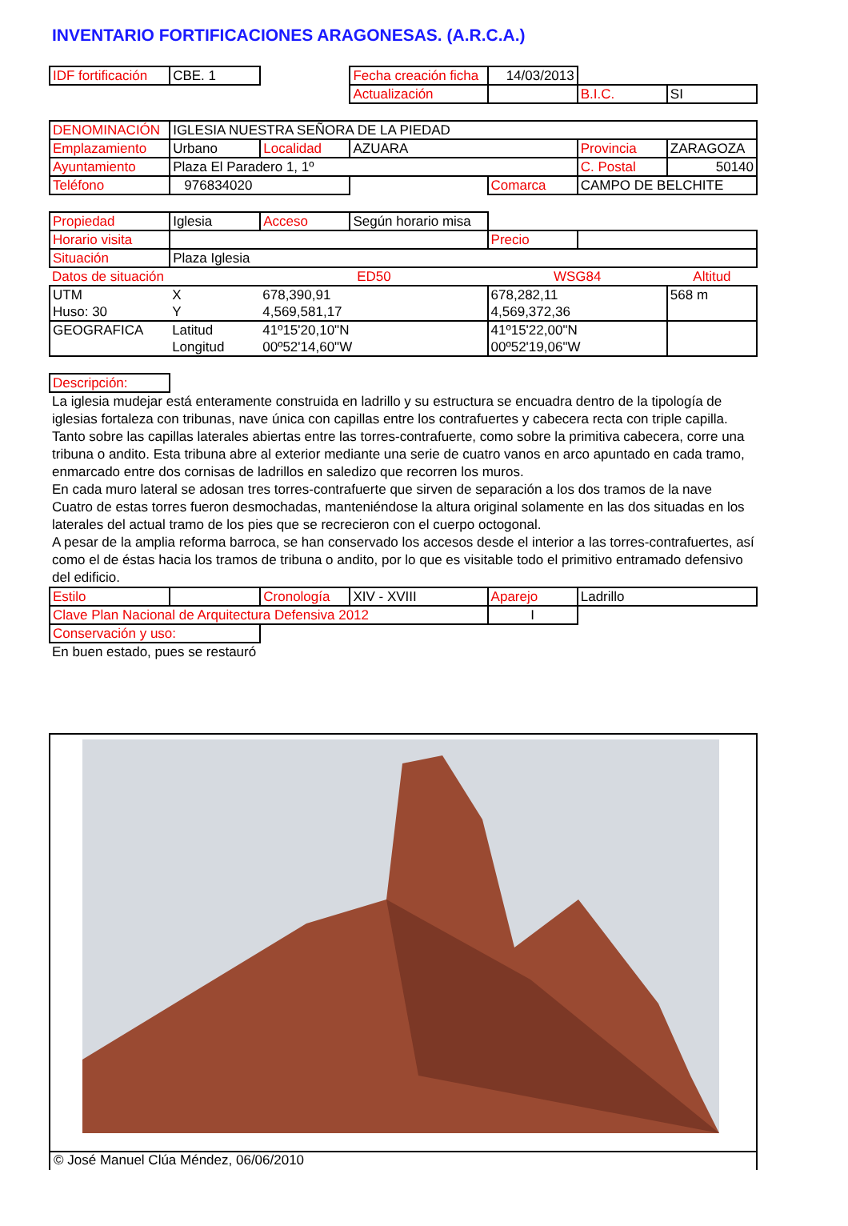INVENTARIO FORTIFICACIONES ARAGONESAS. (A.R.C.A.)
| IDF fortificación | CBE. 1 | | Fecha creación ficha | 14/03/2013 | | |
| | | | Actualización | | B.I.C. | SI |
| DENOMINACIÓN | IGLESIA NUESTRA SEÑORA DE LA PIEDAD | | | | | |
| Emplazamiento | Urbano | Localidad | AZUARA | | Provincia | ZARAGOZA |
| Ayuntamiento | Plaza El Paradero 1, 1º | | | | C. Postal | 50140 |
| Teléfono | 976834020 | | | Comarca | CAMPO DE BELCHITE | |
| Propiedad | Iglesia | Acceso | Según horario misa | | | |
| Horario visita | | | | Precio | | |
| Situación | Plaza Iglesia | | | | | |
| Datos de situación | | ED50 | | WSG84 | | Altitud |
| UTM | X | 678,390,91 | | 678,282,11 | | 568 m |
| Huso: 30 | Y | 4,569,581,17 | | 4,569,372,36 | | |
| GEOGRAFICA | Latitud | 41º15'20,10"N | | 41º15'22,00"N | | |
| | Longitud | 00º52'14,60"W | | 00º52'19,06"W | | |
| Descripción: | | | | | | |
La iglesia mudejar está enteramente construida en ladrillo y su estructura se encuadra dentro de la tipología de iglesias fortaleza con tribunas, nave única con capillas entre los contrafuertes y cabecera recta con triple capilla. Tanto sobre las capillas laterales abiertas entre las torres-contrafuerte, como sobre la primitiva cabecera, corre una tribuna o andito. Esta tribuna abre al exterior mediante una serie de cuatro vanos en arco apuntado en cada tramo, enmarcado entre dos cornisas de ladrillos en saledizo que recorren los muros.
En cada muro lateral se adosan tres torres-contrafuerte que sirven de separación a los dos tramos de la nave Cuatro de estas torres fueron desmochadas, manteniéndose la altura original solamente en las dos situadas en los laterales del actual tramo de los pies que se recrecieron con el cuerpo octogonal.
A pesar de la amplia reforma barroca, se han conservado los accesos desde el interior a las torres-contrafuertes, así como el de éstas hacia los tramos de tribuna o andito, por lo que es visitable todo el primitivo entramado defensivo del edificio.
| Estilo | | Cronología | XIV - XVIII | Aparejo | Ladrillo | |
| Clave Plan Nacional de Arquitectura Defensiva 2012 | | | | I | | |
| Conservación y uso: | | | | | | |
En buen estado, pues se restauró
© José Manuel Clúa Méndez, 06/06/2010